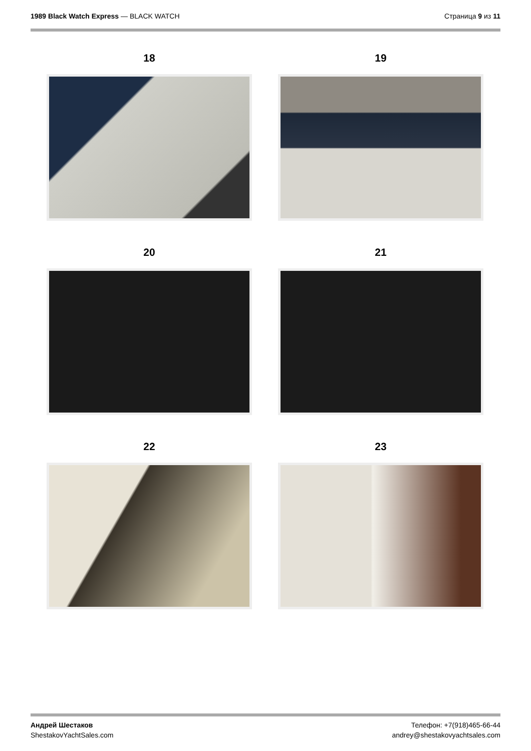1989 Black Watch Express — BLACK WATCH
Страница 9 из 11
18
19
20
21
22
23
Андрей Шестаков
ShestakovYachtSales.com
Телефон: +7(918)465-66-44
andrey@shestakovyachtsales.com